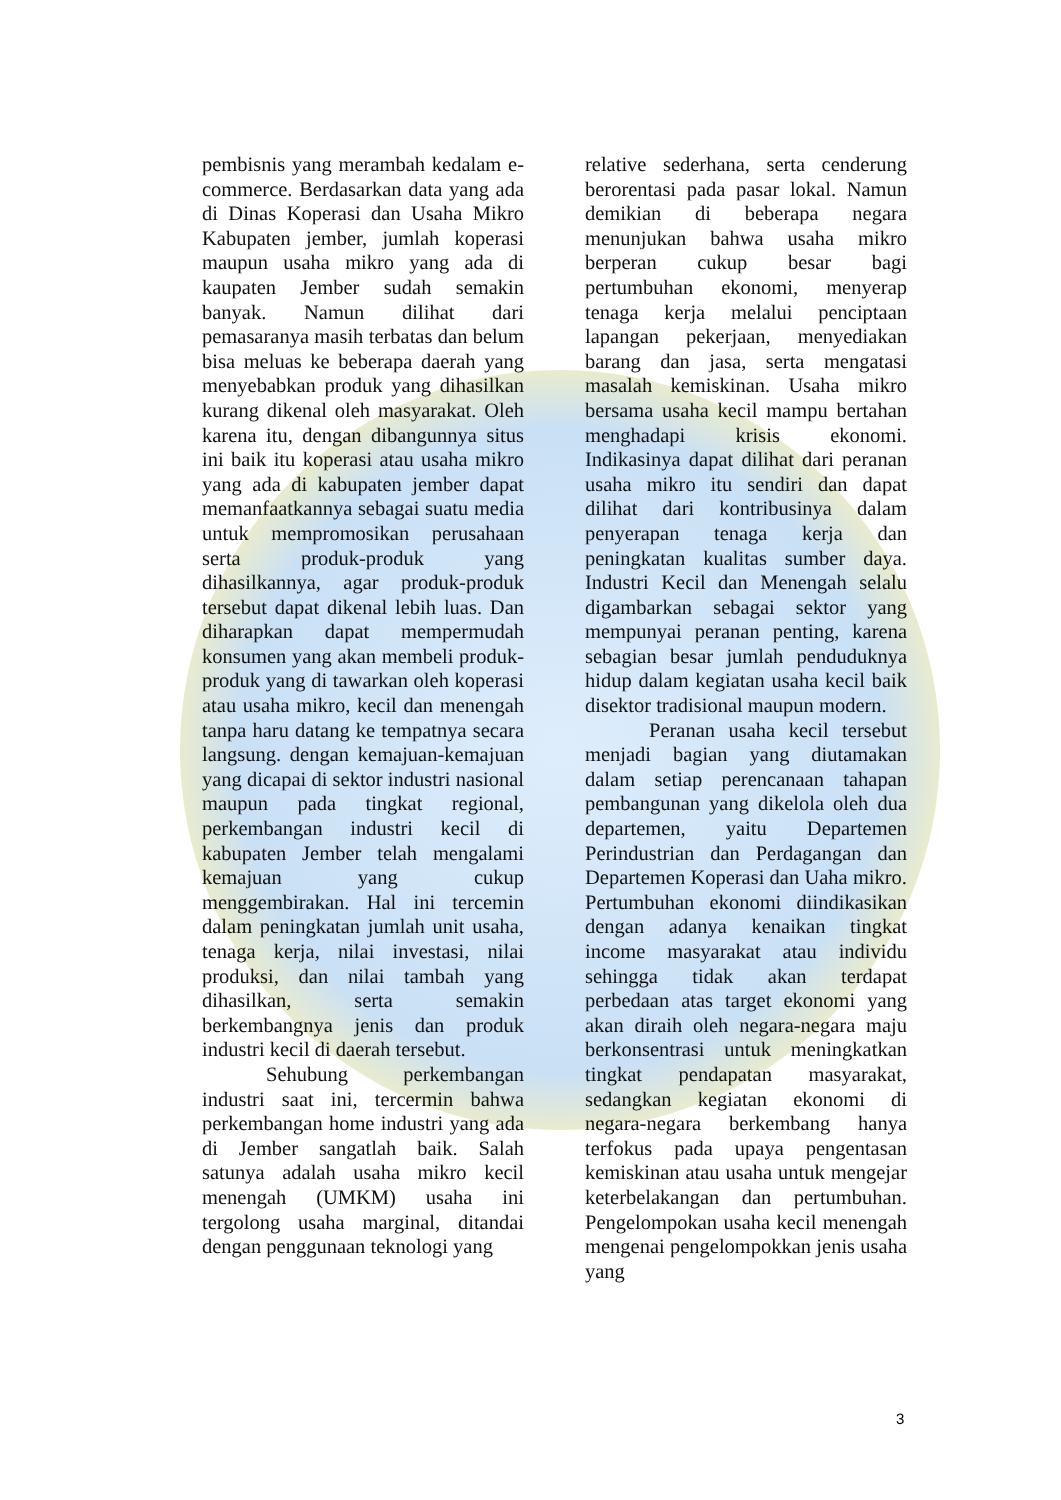pembisnis yang merambah kedalam e-commerce. Berdasarkan data yang ada di Dinas Koperasi dan Usaha Mikro Kabupaten jember, jumlah koperasi maupun usaha mikro yang ada di kaupaten Jember sudah semakin banyak. Namun dilihat dari pemasaranya masih terbatas dan belum bisa meluas ke beberapa daerah yang menyebabkan produk yang dihasilkan kurang dikenal oleh masyarakat. Oleh karena itu, dengan dibangunnya situs ini baik itu koperasi atau usaha mikro yang ada di kabupaten jember dapat memanfaatkannya sebagai suatu media untuk mempromosikan perusahaan serta produk-produk yang dihasilkannya, agar produk-produk tersebut dapat dikenal lebih luas. Dan diharapkan dapat mempermudah konsumen yang akan membeli produk-produk yang di tawarkan oleh koperasi atau usaha mikro, kecil dan menengah tanpa haru datang ke tempatnya secara langsung. dengan kemajuan-kemajuan yang dicapai di sektor industri nasional maupun pada tingkat regional, perkembangan industri kecil di kabupaten Jember telah mengalami kemajuan yang cukup menggembirakan. Hal ini tercemin dalam peningkatan jumlah unit usaha, tenaga kerja, nilai investasi, nilai produksi, dan nilai tambah yang dihasilkan, serta semakin berkembangnya jenis dan produk industri kecil di daerah tersebut.
Sehubung perkembangan industri saat ini, tercermin bahwa perkembangan home industri yang ada di Jember sangatlah baik. Salah satunya adalah usaha mikro kecil menengah (UMKM) usaha ini tergolong usaha marginal, ditandai dengan penggunaan teknologi yang
relative sederhana, serta cenderung berorentasi pada pasar lokal. Namun demikian di beberapa negara menunjukan bahwa usaha mikro berperan cukup besar bagi pertumbuhan ekonomi, menyerap tenaga kerja melalui penciptaan lapangan pekerjaan, menyediakan barang dan jasa, serta mengatasi masalah kemiskinan. Usaha mikro bersama usaha kecil mampu bertahan menghadapi krisis ekonomi. Indikasinya dapat dilihat dari peranan usaha mikro itu sendiri dan dapat dilihat dari kontribusinya dalam penyerapan tenaga kerja dan peningkatan kualitas sumber daya. Industri Kecil dan Menengah selalu digambarkan sebagai sektor yang mempunyai peranan penting, karena sebagian besar jumlah penduduknya hidup dalam kegiatan usaha kecil baik disektor tradisional maupun modern.
Peranan usaha kecil tersebut menjadi bagian yang diutamakan dalam setiap perencanaan tahapan pembangunan yang dikelola oleh dua departemen, yaitu Departemen Perindustrian dan Perdagangan dan Departemen Koperasi dan Uaha mikro. Pertumbuhan ekonomi diindikasikan dengan adanya kenaikan tingkat income masyarakat atau individu sehingga tidak akan terdapat perbedaan atas target ekonomi yang akan diraih oleh negara-negara maju berkonsentrasi untuk meningkatkan tingkat pendapatan masyarakat, sedangkan kegiatan ekonomi di negara-negara berkembang hanya terfokus pada upaya pengentasan kemiskinan atau usaha untuk mengejar keterbelakangan dan pertumbuhan. Pengelompokan usaha kecil menengah mengenai pengelompokkan jenis usaha yang
3